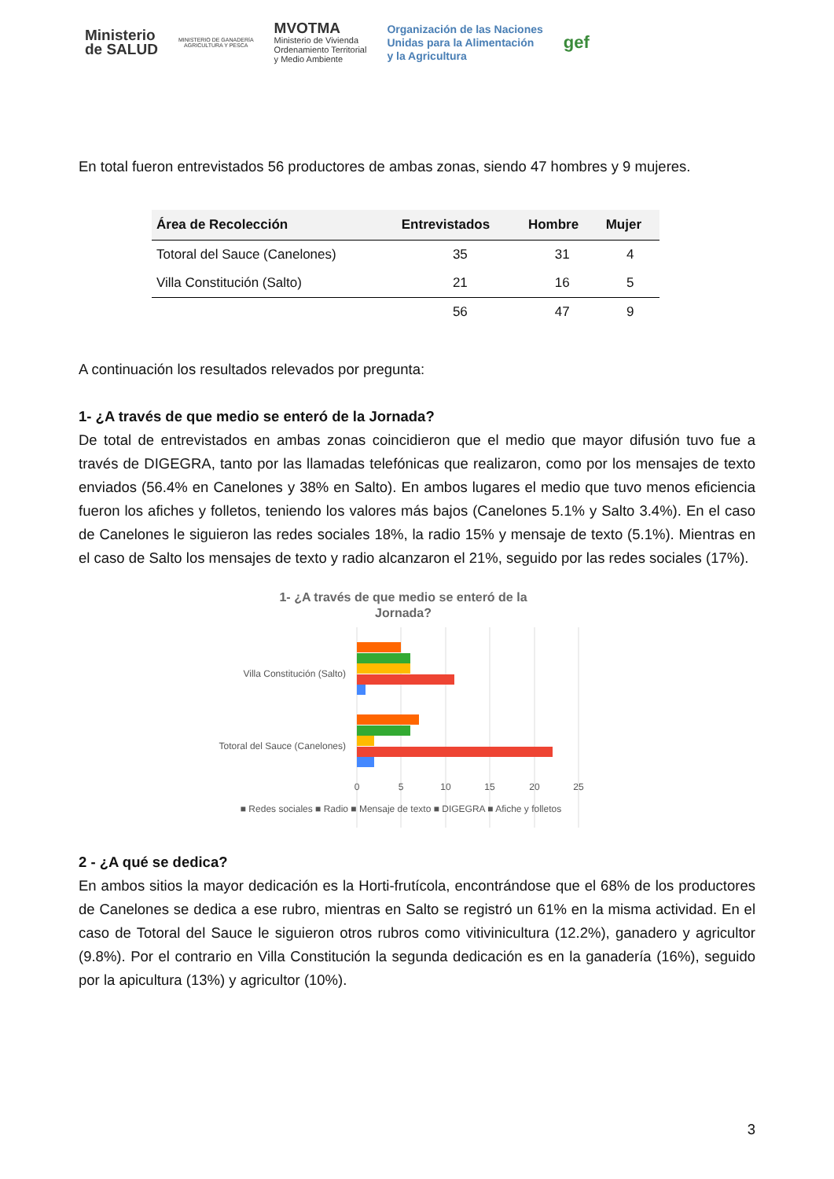Ministerio
de SALUD
MINISTERIO DE GANADERÍA
AGRICULTURA Y PESCA
MVOTMA
Ministerio de Vivienda
Ordenamiento Territorial
y Medio Ambiente
Organización de las Naciones
Unidas para la Alimentación
y la Agricultura
gef
En total fueron entrevistados 56 productores de ambas zonas, siendo 47 hombres y 9 mujeres.
| Área de Recolección | Entrevistados | Hombre | Mujer |
| --- | --- | --- | --- |
| Totoral del Sauce (Canelones) | 35 | 31 | 4 |
| Villa Constitución (Salto) | 21 | 16 | 5 |
| | 56 | 47 | 9 |
A continuación los resultados relevados por pregunta:
1- ¿A través de que medio se enteró de la Jornada?
De total de entrevistados en ambas zonas coincidieron que el medio que mayor difusión tuvo fue a través de DIGEGRA, tanto por las llamadas telefónicas que realizaron, como por los mensajes de texto enviados (56.4% en Canelones y 38% en Salto). En ambos lugares el medio que tuvo menos eficiencia fueron los afiches y folletos, teniendo los valores más bajos (Canelones 5.1% y Salto 3.4%). En el caso de Canelones le siguieron las redes sociales 18%, la radio 15% y mensaje de texto (5.1%). Mientras en el caso de Salto los mensajes de texto y radio alcanzaron el 21%, seguido por las redes sociales (17%).
1- ¿A través de que medio se enteró de la
Jornada?
Villa Constitución (Salto)
Totoral del Sauce (Canelones)
0
5
10
15
20
25
■ Redes sociales ■ Radio ■ Mensaje de texto ■ DIGEGRA ■ Afiche y folletos
2 - ¿A qué se dedica?
En ambos sitios la mayor dedicación es la Horti-frutícola, encontrándose que el 68% de los productores de Canelones se dedica a ese rubro, mientras en Salto se registró un 61% en la misma actividad. En el caso de Totoral del Sauce le siguieron otros rubros como vitivinicultura (12.2%), ganadero y agricultor (9.8%). Por el contrario en Villa Constitución la segunda dedicación es en la ganadería (16%), seguido por la apicultura (13%) y agricultor (10%).
3